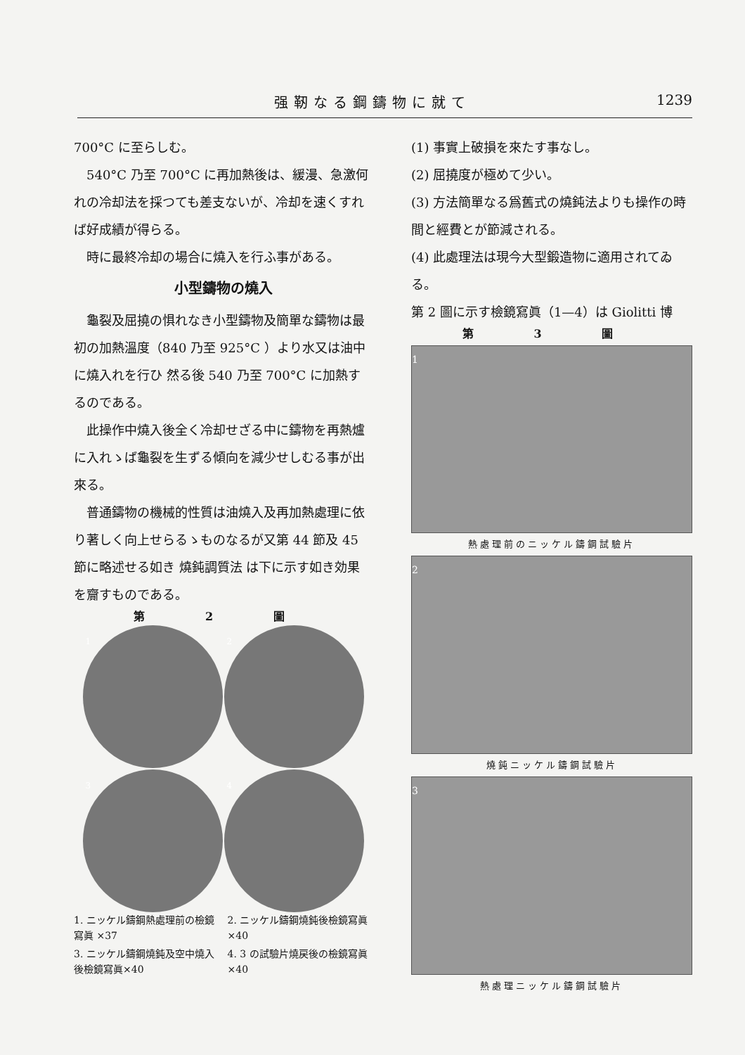强靭なる鋼鑄物に就て 1239
700°C に至らしむ。
540°C 乃至 700°C に再加熱後は、緩漫、急激何れの冷却法を採つても差支ないが、冷却を速くすれば好成績が得らる。
時に最終冷却の場合に燒入を行ふ事がある。
小型鑄物の燒入
龜裂及屈撓の惧れなき小型鑄物及簡單な鑄物は最初の加熱溫度（840 乃至 925°C ）より水又は油中に燒入れを行ひ 然る後 540 乃至 700°C に加熱するのである。
此操作中燒入後全く冷却せざる中に鑄物を再熱爐に入れゝば龜裂を生ずる傾向を減少せしむる事が出來る。
普通鑄物の機械的性質は油燒入及再加熱處理に依り著しく向上せらるゝものなるが又第 44 節及 45 節に略述せる如き 燒鈍調質法 は下に示す如き効果を齎すものである。
第 2 圖
1
2
3
4
1. ニッケル鑄鋼熱處理前の檢鏡寫眞 ×37
2. ニッケル鑄鋼燒鈍後檢鏡寫眞 ×40
3. ニッケル鑄鋼燒鈍及空中燒入後檢鏡寫眞×40
4. 3 の試驗片燒戻後の檢鏡寫眞×40
(1) 事實上破損を來たす事なし。
(2) 屈撓度が極めて少い。
(3) 方法簡單なる爲舊式の燒鈍法よりも操作の時間と經費とが節減される。
(4) 此處理法は現今大型鍛造物に適用されてゐる。
第 2 圖に示す檢鏡寫眞（1—4）は Giolitti 博
第 3 圖
1
熱處理前のニッケル鑄鋼試驗片
2
燒鈍ニッケル鑄鋼試驗片
3
熱處理ニッケル鑄鋼試驗片